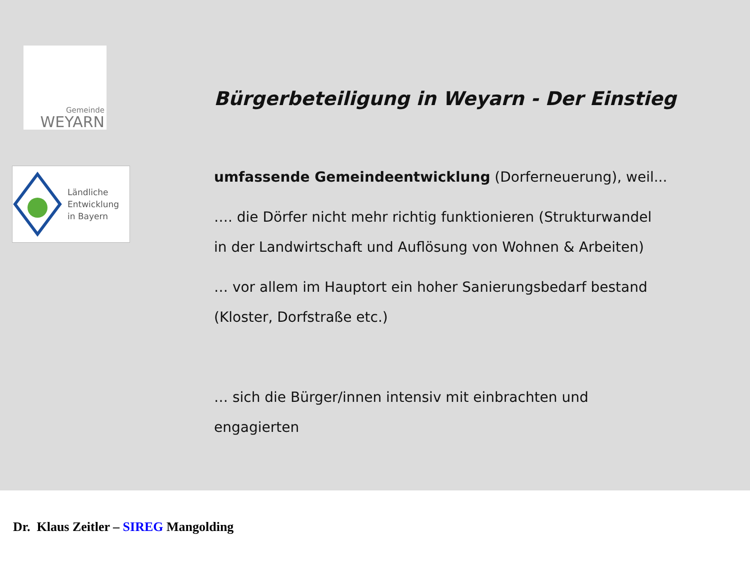Gemeinde
WEYARN
Ländliche
Entwicklung
in Bayern
Bürgerbeteiligung in Weyarn - Der Einstieg
umfassende Gemeindeentwicklung (Dorferneuerung), weil...
…. die Dörfer nicht mehr richtig funktionieren (Strukturwandel
in der Landwirtschaft und Auflösung von Wohnen & Arbeiten)
… vor allem im Hauptort ein hoher Sanierungsbedarf bestand
(Kloster, Dorfstraße etc.)
… sich die Bürger/innen intensiv mit einbrachten und
engagierten
Dr. Klaus Zeitler – SIREG Mangolding